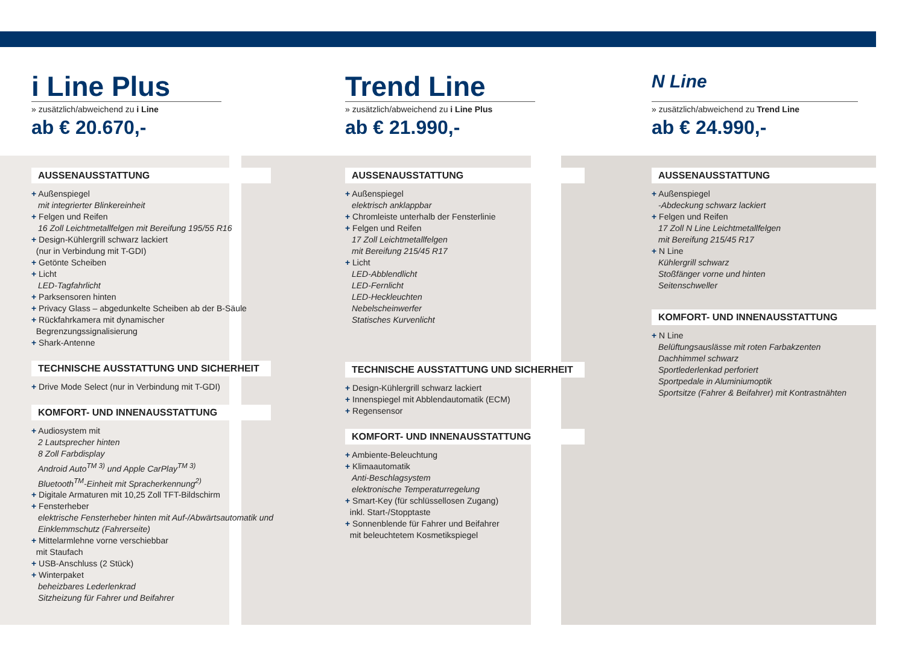i Line Plus
» zusätzlich/abweichend zu i Line
ab € 20.670,-
AUSSENAUSSTATTUNG
+ Außenspiegel
mit integrierter Blinkereinheit
+ Felgen und Reifen
16 Zoll Leichtmetallfelgen mit Bereifung 195/55 R16
+ Design-Kühlergrill schwarz lackiert
(nur in Verbindung mit T-GDI)
+ Getönte Scheiben
+ Licht
LED-Tagfahrlicht
+ Parksensoren hinten
+ Privacy Glass – abgedunkelte Scheiben ab der B-Säule
+ Rückfahrkamera mit dynamischer
Begrenzungssignalisierung
+ Shark-Antenne
TECHNISCHE AUSSTATTUNG UND SICHERHEIT
+ Drive Mode Select (nur in Verbindung mit T-GDI)
KOMFORT- UND INNENAUSSTATTUNG
+ Audiosystem mit
2 Lautsprecher hinten
8 Zoll Farbdisplay
Android Auto<sup>TM 3)</sup> und Apple CarPlay<sup>TM 3)</sup>
Bluetooth<sup>TM</sup>-Einheit mit Spracherkennung<sup>2)</sup>
+ Digitale Armaturen mit 10,25 Zoll TFT-Bildschirm
+ Fensterheber
elektrische Fensterheber hinten mit Auf-/Abwärtsautomatik und Einklemmschutz (Fahrerseite)
+ Mittelarmlehne vorne verschiebbar
mit Staufach
+ USB-Anschluss (2 Stück)
+ Winterpaket
beheizbares Lederlenkrad
Sitzheizung für Fahrer und Beifahrer
Trend Line
» zusätzlich/abweichend zu i Line Plus
ab € 21.990,-
AUSSENAUSSTATTUNG
+ Außenspiegel
elektrisch anklappbar
+ Chromleiste unterhalb der Fensterlinie
+ Felgen und Reifen
17 Zoll Leichtmetallfelgen
mit Bereifung 215/45 R17
+ Licht
LED-Abblendlicht
LED-Fernlicht
LED-Heckleuchten
Nebelscheinwerfer
Statisches Kurvenlicht
TECHNISCHE AUSSTATTUNG UND SICHERHEIT
+ Design-Kühlergrill schwarz lackiert
+ Innenspiegel mit Abblendautomatik (ECM)
+ Regensensor
KOMFORT- UND INNENAUSSTATTUNG
+ Ambiente-Beleuchtung
+ Klimaautomatik
Anti-Beschlagsystem
elektronische Temperaturregelung
+ Smart-Key (für schlüssellosen Zugang)
inkl. Start-/Stopptaste
+ Sonnenblende für Fahrer und Beifahrer
mit beleuchtetem Kosmetikspiegel
N Line
» zusätzlich/abweichend zu Trend Line
ab € 24.990,-
AUSSENAUSSTATTUNG
+ Außenspiegel
-Abdeckung schwarz lackiert
+ Felgen und Reifen
17 Zoll N Line Leichtmetallfelgen
mit Bereifung 215/45 R17
+ N Line
Kühlergrill schwarz
Stoßfänger vorne und hinten
Seitenschweller
KOMFORT- UND INNENAUSSTATTUNG
+ N Line
Belüftungsauslässe mit roten Farbakzenten
Dachhimmel schwarz
Sportlederlenkad perforiert
Sportpedale in Aluminiumoptik
Sportsitze (Fahrer & Beifahrer) mit Kontrastnähten